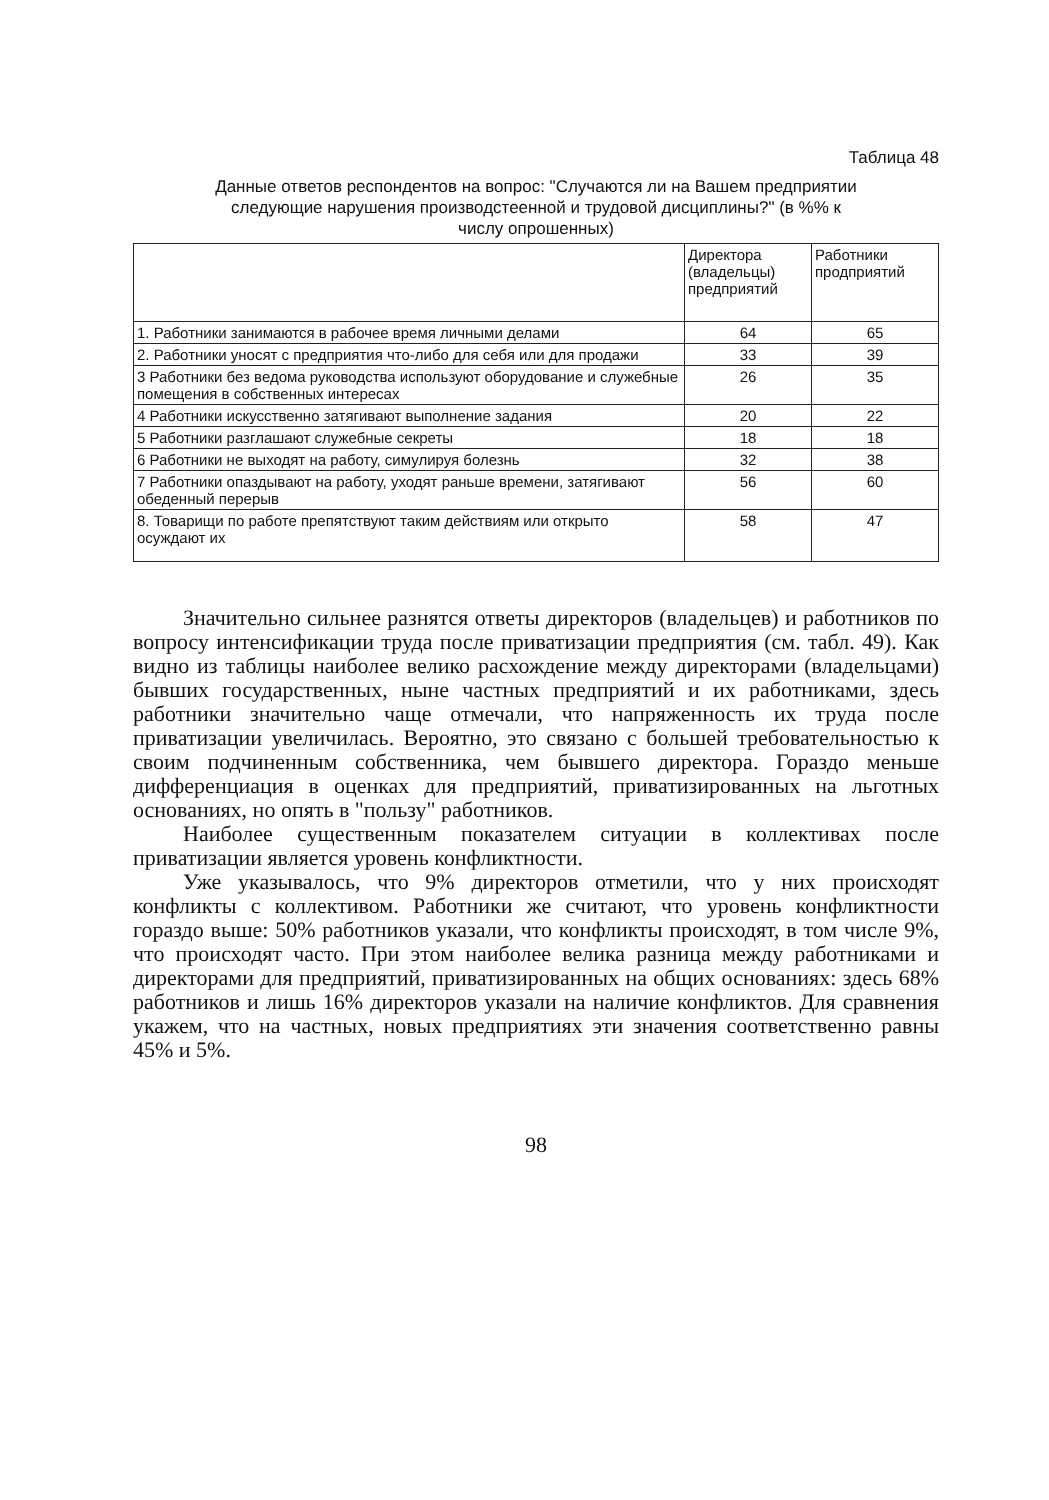Таблица 48
Данные ответов респондентов на вопрос: "Случаются ли на Вашем предприятии следующие нарушения производстеенной и трудовой дисциплины?" (в %% к числу опрошенных)
| | Директора (владельцы) предприятий | Работники продприятий |
| --- | --- | --- |
| 1. Работники занимаются в рабочее время личными делами | 64 | 65 |
| 2. Работники уносят с предприятия что-либо для себя или для продажи | 33 | 39 |
| 3 Работники без ведома руководства используют оборудование и служебные помещения в собственных интересах | 26 | 35 |
| 4 Работники искусственно затягивают выполнение задания | 20 | 22 |
| 5 Работники разглашают служебные секреты | 18 | 18 |
| 6 Работники не выходят на работу, симулируя болезнь | 32 | 38 |
| 7 Работники опаздывают на работу, уходят раньше времени, затягивают обеденный перерыв | 56 | 60 |
| 8. Товарищи по работе препятствуют таким действиям или открыто осуждают их | 58 | 47 |
Значительно сильнее разнятся ответы директоров (владельцев) и работников по вопросу интенсификации труда после приватизации предприятия (см. табл. 49). Как видно из таблицы наиболее велико расхождение между директорами (владельцами) бывших государственных, ныне частных предприятий и их работниками, здесь работники значительно чаще отмечали, что напряженность их труда после приватизации увеличилась. Вероятно, это связано с большей требовательностью к своим подчиненным собственника, чем бывшего директора. Гораздо меньше дифференциация в оценках для предприятий, приватизированных на льготных основаниях, но опять в "пользу" работников.
Наиболее существенным показателем ситуации в коллективах после приватизации является уровень конфликтности.
Уже указывалось, что 9% директоров отметили, что у них происходят конфликты с коллективом. Работники же считают, что уровень конфликтности гораздо выше: 50% работников указали, что конфликты происходят, в том числе 9%, что происходят часто. При этом наиболее велика разница между работниками и директорами для предприятий, приватизированных на общих основаниях: здесь 68% работников и лишь 16% директоров указали на наличие конфликтов. Для сравнения укажем, что на частных, новых предприятиях эти значения соответственно равны 45% и 5%.
98